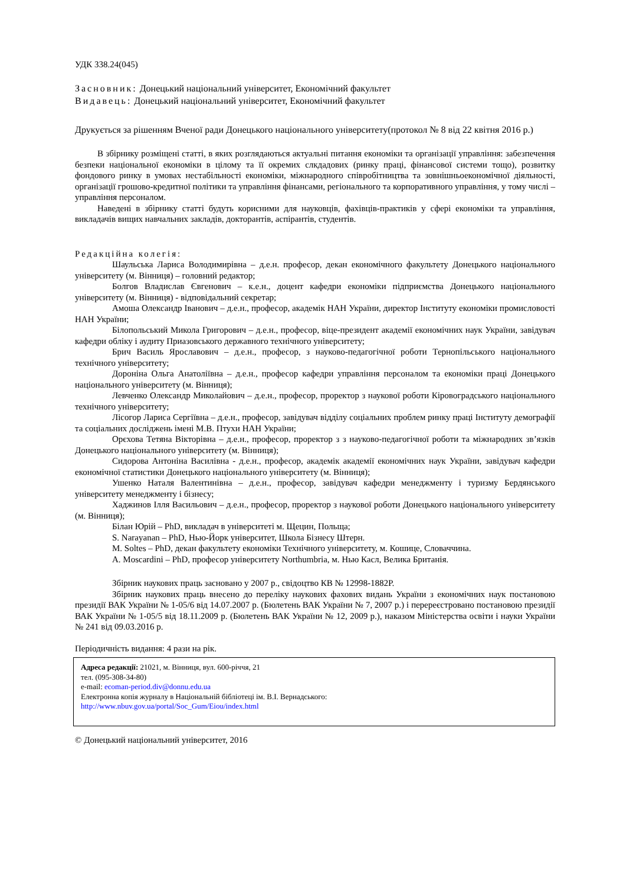УДК 338.24(045)
Засновник: Донецький національний університет, Економічний факультет
Видавець: Донецький національний університет, Економічний факультет
Друкується за рішенням Вченої ради Донецького національного університету(протокол № 8 від 22 квітня 2016 р.)
В збірнику розміщені статті, в яких розглядаються актуальні питання економіки та організації управління: забезпечення безпеки національної економіки в цілому та її окремих слкдадових (ринку праці, фінансової системи тощо), розвитку фондового ринку в умовах нестабільності економіки, міжнародного співробітництва та зовнішньоекономічної діяльності, організації грошово-кредитної політики та управління фінансами, регіонального та корпоративного управління, у тому числі – управління персоналом.
Наведені в збірнику статті будуть корисними для науковців, фахівців-практиків у сфері економіки та управління, викладачів вищих навчальних закладів, докторантів, аспірантів, студентів.
Редакційна колегія:
Шаульська Лариса Володимирівна – д.е.н. професор, декан економічного факультету Донецького національного університету (м. Вінниця) – головний редактор;
Болгов Владислав Євгенович – к.е.н., доцент кафедри економіки підприємства Донецького національного університету (м. Вінниця) - відповідальний секретар;
Амоша Олександр Іванович – д.е.н., професор, академік НАН України, директор Інституту економіки промисловості НАН України;
Білопольський Микола Григорович – д.е.н., професор, віце-президент академії економічних наук України, завідувач кафедри обліку і аудиту Приазовського державного технічного університету;
Брич Василь Ярославович – д.е.н., професор, з науково-педагогічної роботи Тернопільського національного технічного університету;
Дороніна Ольга Анатоліївна – д.е.н., професор кафедри управління персоналом та економіки праці Донецького національного університету (м. Вінниця);
Левченко Олександр Миколайович – д.е.н., професор, проректор з наукової роботи Кіровоградського національного технічного університету;
Лісогор Лариса Сергіївна – д.е.н., професор, завідувач відділу соціальних проблем ринку праці Інституту демографії та соціальних досліджень імені М.В. Птухи НАН України;
Орєхова Тетяна Вікторівна – д.е.н., професор, проректор з з науково-педагогічної роботи та міжнародних зв’язків Донецького національного університету (м. Вінниця);
Сидорова Антоніна Василівна - д.е.н., професор, академік академії економічних наук України, завідувач кафедри економічної статистики Донецького національного університету (м. Вінниця);
Ушенко Наталя Валентинівна – д.е.н., професор, завідувач кафедри менеджменту і туризму Бердянського університету менеджменту і бізнесу;
Хаджинов Ілля Васильович – д.е.н., професор, проректор з наукової роботи Донецького національного університету (м. Вінниця);
Білан Юрій – PhD, викладач в університеті м. Щецин, Польща;
S. Narayanan – PhD, Нью-Йорк університет, Школа Бізнесу Штерн.
M. Soltes – PhD, декан факультету економіки Технічного університету, м. Кошице, Словаччина.
A. Moscardini – PhD, професор університету Northumbria, м. Нью Касл, Велика Британія.
Збірник наукових праць засновано у 2007 р., свідоцтво КВ № 12998-1882Р.
Збірник наукових праць внесено до переліку наукових фахових видань України з економічних наук постановою президії ВАК України № 1-05/6 від 14.07.2007 р. (Бюлетень ВАК України № 7, 2007 р.) і перереєстровано постановою президії ВАК України № 1-05/5 від 18.11.2009 р. (Бюлетень ВАК України № 12, 2009 р.), наказом Міністерства освіти і науки України № 241 від 09.03.2016 р.
Періодичність видання: 4 рази на рік.
Адреса редакції: 21021, м. Вінниця, вул. 600-річчя, 21
тел. (095-308-34-80)
e-mail: ecoman-period.div@donnu.edu.ua
Електронна копія журналу в Національній бібліотеці ім. В.І. Вернадського:
http://www.nbuv.gov.ua/portal/Soc_Gum/Eiou/index.html
© Донецький національний університет, 2016